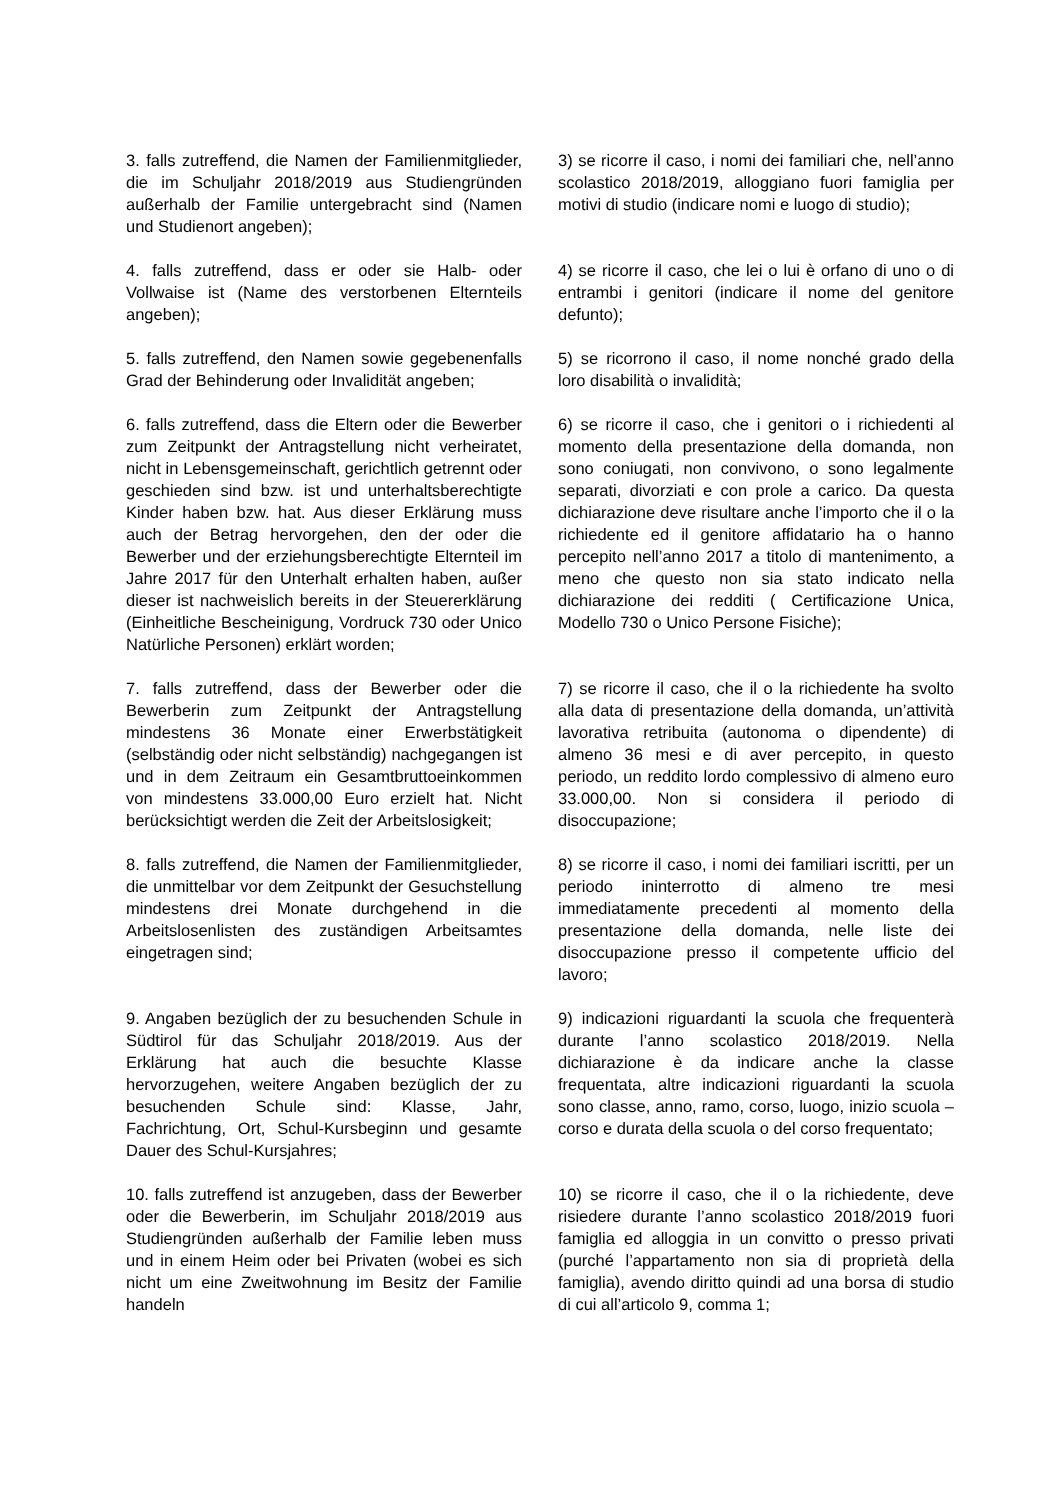3. falls zutreffend, die Namen der Familienmitglieder, die im Schuljahr 2018/2019 aus Studiengründen außerhalb der Familie untergebracht sind (Namen und Studienort angeben);
3) se ricorre il caso, i nomi dei familiari che, nell’anno scolastico 2018/2019, alloggiano fuori famiglia per motivi di studio (indicare nomi e luogo di studio);
4. falls zutreffend, dass er oder sie Halb- oder Vollwaise ist (Name des verstorbenen Elternteils angeben);
4) se ricorre il caso, che lei o lui è orfano di uno o di entrambi i genitori (indicare il nome del genitore defunto);
5. falls zutreffend, den Namen sowie gegebenenfalls Grad der Behinderung oder Invalidität angeben;
5) se ricorrono il caso, il nome nonché grado della loro disabilità o invalidità;
6. falls zutreffend, dass die Eltern oder die Bewerber zum Zeitpunkt der Antragstellung nicht verheiratet, nicht in Lebensgemeinschaft, gerichtlich getrennt oder geschieden sind bzw. ist und unterhaltsberechtigte Kinder haben bzw. hat. Aus dieser Erklärung muss auch der Betrag hervorgehen, den der oder die Bewerber und der erziehungsberechtigte Elternteil im Jahre 2017 für den Unterhalt erhalten haben, außer dieser ist nachweislich bereits in der Steuererklärung (Einheitliche Bescheinigung, Vordruck 730 oder Unico Natürliche Personen) erklärt worden;
6) se ricorre il caso, che i genitori o i richiedenti al momento della presentazione della domanda, non sono coniugati, non convivono, o sono legalmente separati, divorziati e con prole a carico. Da questa dichiarazione deve risultare anche l’importo che il o la richiedente ed il genitore affidatario ha o hanno percepito nell’anno 2017 a titolo di mantenimento, a meno che questo non sia stato indicato nella dichiarazione dei redditi ( Certificazione Unica, Modello 730 o Unico Persone Fisiche);
7. falls zutreffend, dass der Bewerber oder die Bewerberin zum Zeitpunkt der Antragstellung mindestens 36 Monate einer Erwerbstätigkeit (selbständig oder nicht selbständig) nachgegangen ist und in dem Zeitraum ein Gesamtbruttoeinkommen von mindestens 33.000,00 Euro erzielt hat. Nicht berücksichtigt werden die Zeit der Arbeitslosigkeit;
7) se ricorre il caso, che il o la richiedente ha svolto alla data di presentazione della domanda, un’attività lavorativa retribuita (autonoma o dipendente) di almeno 36 mesi e di aver percepito, in questo periodo, un reddito lordo complessivo di almeno euro 33.000,00. Non si considera il periodo di disoccupazione;
8. falls zutreffend, die Namen der Familienmitglieder, die unmittelbar vor dem Zeitpunkt der Gesuchstellung mindestens drei Monate durchgehend in die Arbeitslosenlisten des zuständigen Arbeitsamtes eingetragen sind;
8) se ricorre il caso, i nomi dei familiari iscritti, per un periodo ininterrotto di almeno tre mesi immediatamente precedenti al momento della presentazione della domanda, nelle liste dei disoccupazione presso il competente ufficio del lavoro;
9. Angaben bezüglich der zu besuchenden Schule in Südtirol für das Schuljahr 2018/2019. Aus der Erklärung hat auch die besuchte Klasse hervorzugehen, weitere Angaben bezüglich der zu besuchenden Schule sind: Klasse, Jahr, Fachrichtung, Ort, Schul-Kursbeginn und gesamte Dauer des Schul-Kursjahres;
9) indicazioni riguardanti la scuola che frequenterà durante l’anno scolastico 2018/2019. Nella dichiarazione è da indicare anche la classe frequentata, altre indicazioni riguardanti la scuola sono classe, anno, ramo, corso, luogo, inizio scuola – corso e durata della scuola o del corso frequentato;
10. falls zutreffend ist anzugeben, dass der Bewerber oder die Bewerberin, im Schuljahr 2018/2019 aus Studiengründen außerhalb der Familie leben muss und in einem Heim oder bei Privaten (wobei es sich nicht um eine Zweitwohnung im Besitz der Familie handeln
10) se ricorre il caso, che il o la richiedente, deve risiedere durante l’anno scolastico 2018/2019 fuori famiglia ed alloggia in un convitto o presso privati (purché l’appartamento non sia di proprietà della famiglia), avendo diritto quindi ad una borsa di studio di cui all’articolo 9, comma 1;